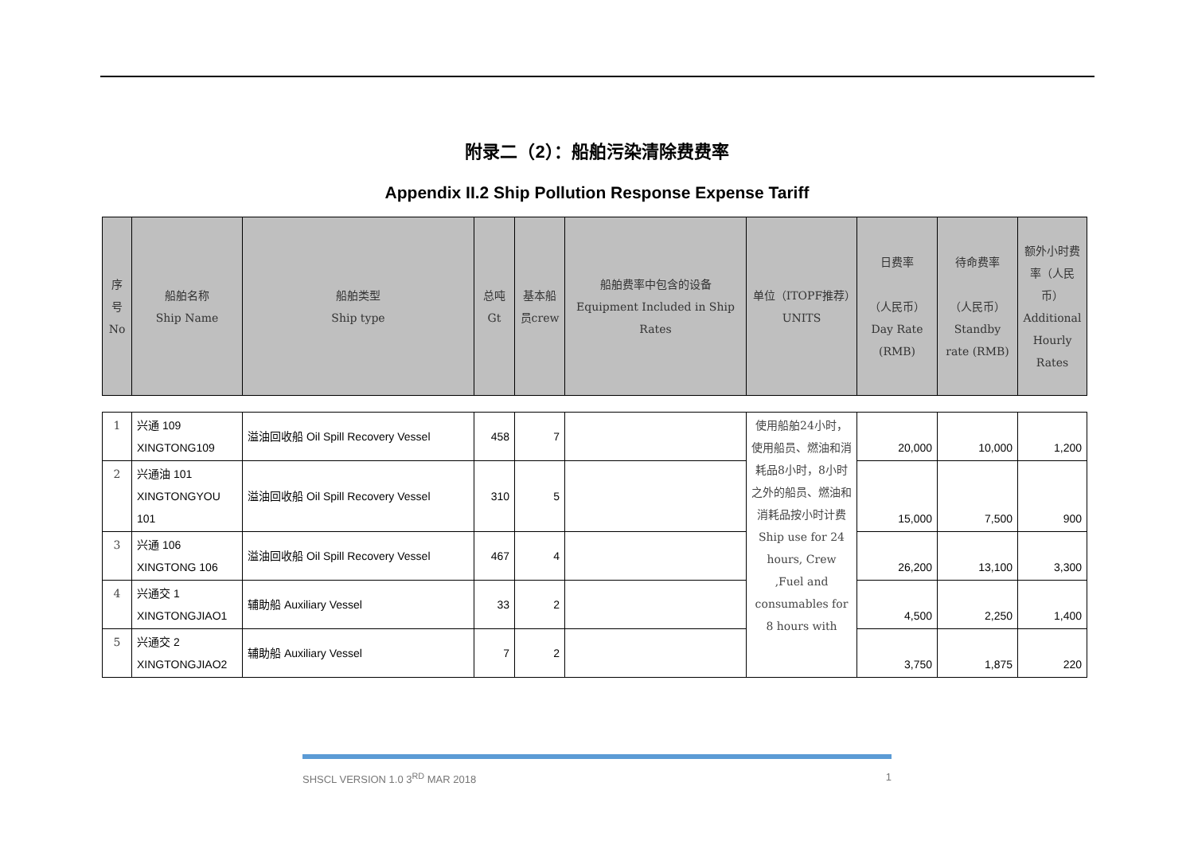附录二（2）：船舶污染清除费费率
Appendix II.2 Ship Pollution Response Expense Tariff
| 序号No | 船舶名称 Ship Name | 船舶类型 Ship type | 总吨Gt | 基本船员crew | 船舶费率中包含的设备 Equipment Included in Ship Rates | 单位（ITOPF推荐）UNITS | 日费率 （人民币） Day Rate (RMB) | 待命费率 （人民币） Standby rate (RMB) | 额外小时费率（人民币）Additional Hourly Rates |
| --- | --- | --- | --- | --- | --- | --- | --- | --- | --- |
| 1 | 兴通 109 XINGTONG109 | 溢油回收船 Oil Spill Recovery Vessel | 458 | 7 | | 使用船舶24小时，使用船员、燃油和消耗品8小时，8小时之外的船员、燃油和消耗品按小时计费 Ship use for 24 hours, Crew ,Fuel and consumables for 8 hours with | 20,000 | 10,000 | 1,200 |
| 2 | 兴通油 101 XINGTONGYOU 101 | 溢油回收船 Oil Spill Recovery Vessel | 310 | 5 | | | 15,000 | 7,500 | 900 |
| 3 | 兴通 106 XINGTONG 106 | 溢油回收船 Oil Spill Recovery Vessel | 467 | 4 | | | 26,200 | 13,100 | 3,300 |
| 4 | 兴通交 1 XINGTONGJIAO1 | 辅助船 Auxiliary Vessel | 33 | 2 | | | 4,500 | 2,250 | 1,400 |
| 5 | 兴通交 2 XINGTONGJIAO2 | 辅助船 Auxiliary Vessel | 7 | 2 | | | 3,750 | 1,875 | 220 |
SHSCL VERSION 1.0 3<sup>RD</sup> MAR 2018 1